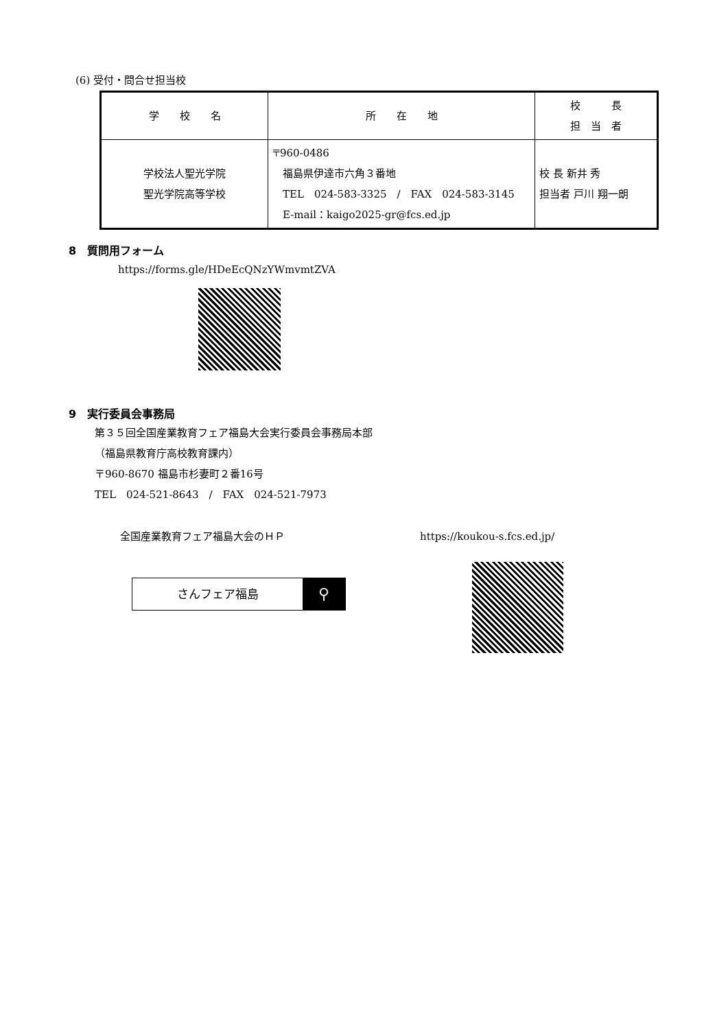(6) 受付・問合せ担当校
| 学 校 名 | 所 在 地 | 校 長 担 当 者 |
| --- | --- | --- |
| 学校法人聖光学院 聖光学院高等学校 | 〒960-0486 福島県伊達市六角３番地 TEL 024-583-3325 / FAX 024-583-3145 E-mail：kaigo2025-gr@fcs.ed.jp | 校 長 新井 秀 担当者 戸川 翔一朗 |
8　質問用フォーム
https://forms.gle/HDeEcQNzYWmvmtZVA
9　実行委員会事務局
第３５回全国産業教育フェア福島大会実行委員会事務局本部
（福島県教育庁高校教育課内）
〒960-8670 福島市杉妻町２番16号
TEL　024-521-8643　/　FAX　024-521-7973
全国産業教育フェア福島大会のＨＰ https://koukou-s.fcs.ed.jp/
さんフェア福島 ⚲